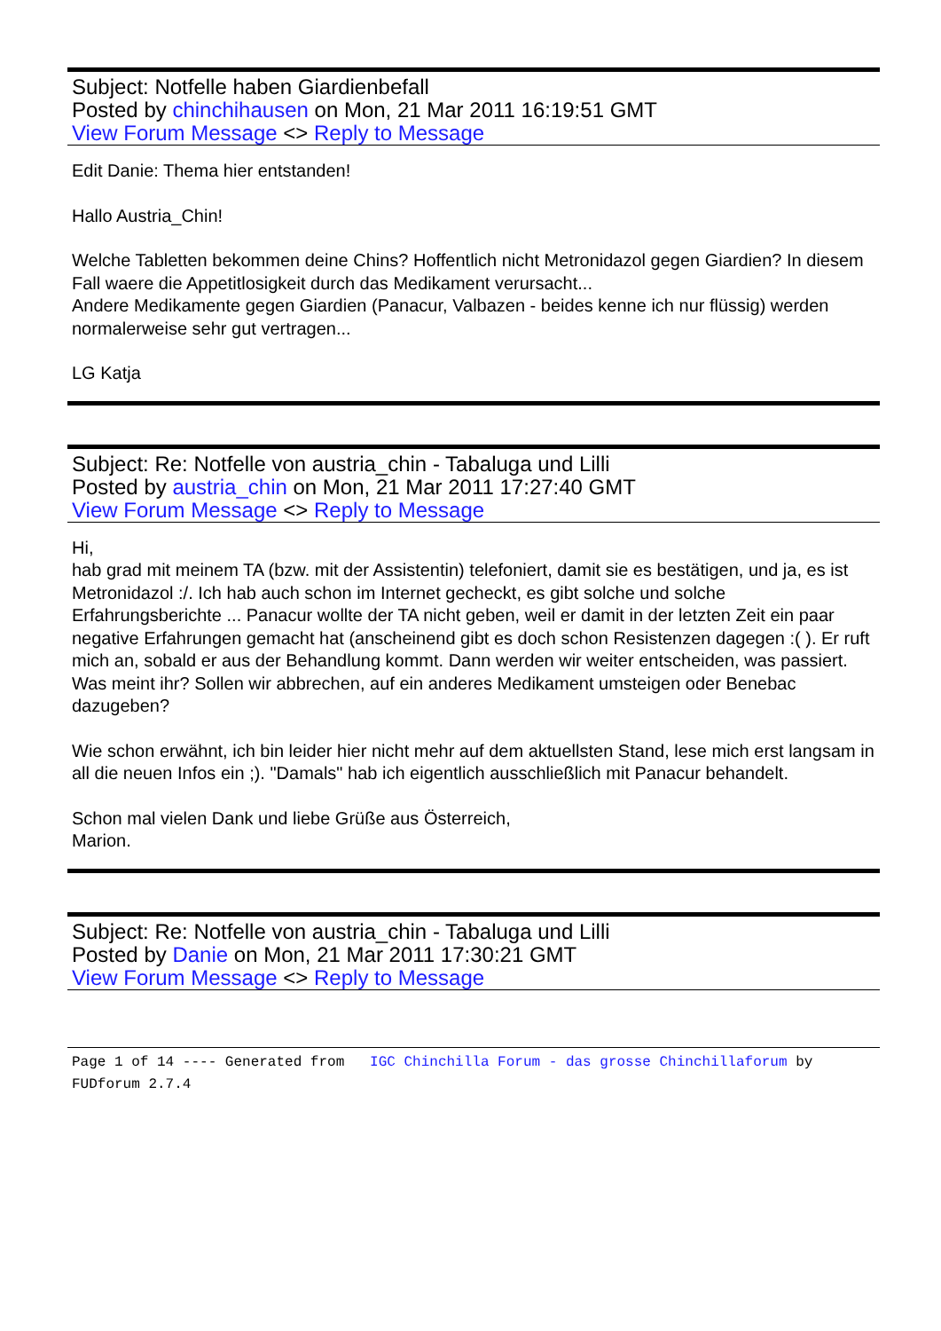Subject: Notfelle haben Giardienbefall
Posted by chinchihausen on Mon, 21 Mar 2011 16:19:51 GMT
View Forum Message <> Reply to Message
Edit Danie: Thema hier entstanden!
Hallo Austria_Chin!
Welche Tabletten bekommen deine Chins? Hoffentlich nicht Metronidazol gegen Giardien? In diesem Fall waere die Appetitlosigkeit durch das Medikament verursacht...
Andere Medikamente gegen Giardien (Panacur, Valbazen - beides kenne ich nur flüssig) werden normalerweise sehr gut vertragen...
LG Katja
Subject: Re: Notfelle von austria_chin - Tabaluga und Lilli
Posted by austria_chin on Mon, 21 Mar 2011 17:27:40 GMT
View Forum Message <> Reply to Message
Hi,
hab grad mit meinem TA (bzw. mit der Assistentin) telefoniert, damit sie es bestätigen, und ja, es ist Metronidazol :/. Ich hab auch schon im Internet gecheckt, es gibt solche und solche Erfahrungsberichte ... Panacur wollte der TA nicht geben, weil er damit in der letzten Zeit ein paar negative Erfahrungen gemacht hat (anscheinend gibt es doch schon Resistenzen dagegen :( ). Er ruft mich an, sobald er aus der Behandlung kommt. Dann werden wir weiter entscheiden, was passiert. Was meint ihr? Sollen wir abbrechen, auf ein anderes Medikament umsteigen oder Benebac dazugeben?
Wie schon erwähnt, ich bin leider hier nicht mehr auf dem aktuellsten Stand, lese mich erst langsam in all die neuen Infos ein ;). "Damals" hab ich eigentlich ausschließlich mit Panacur behandelt.
Schon mal vielen Dank und liebe Grüße aus Österreich,
Marion.
Subject: Re: Notfelle von austria_chin - Tabaluga und Lilli
Posted by Danie on Mon, 21 Mar 2011 17:30:21 GMT
View Forum Message <> Reply to Message
Page 1 of 14 ---- Generated from IGC Chinchilla Forum - das grosse Chinchillaforum by FUDforum 2.7.4